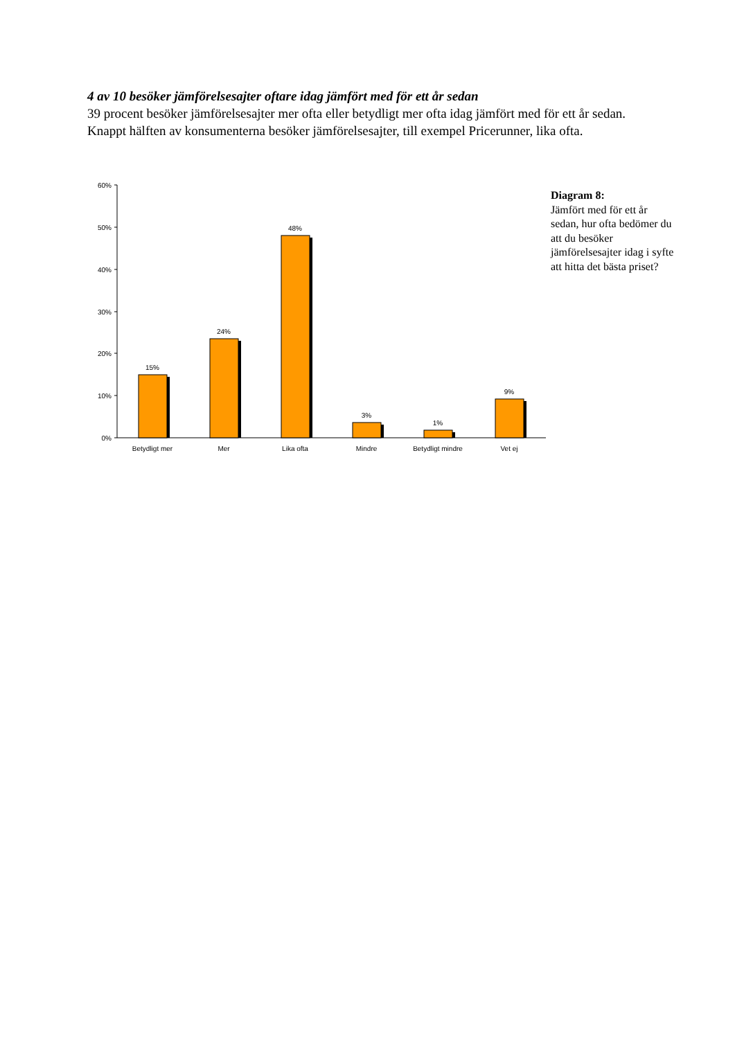4 av 10 besöker jämförelsesajter oftare idag jämfört med för ett år sedan
39 procent besöker jämförelsesajter mer ofta eller betydligt mer ofta idag jämfört med för ett år sedan. Knappt hälften av konsumenterna besöker jämförelsesajter, till exempel Pricerunner, lika ofta.
60%
50%
40%
30%
20%
10%
0%
15%
24%
48%
3%
1%
9%
Betydligt mer
Mer
Lika ofta
Mindre
Betydligt mindre
Vet ej
Diagram 8:
Jämfört med för ett år sedan, hur ofta bedömer du att du besöker jämförelsesajter idag i syfte att hitta det bästa priset?